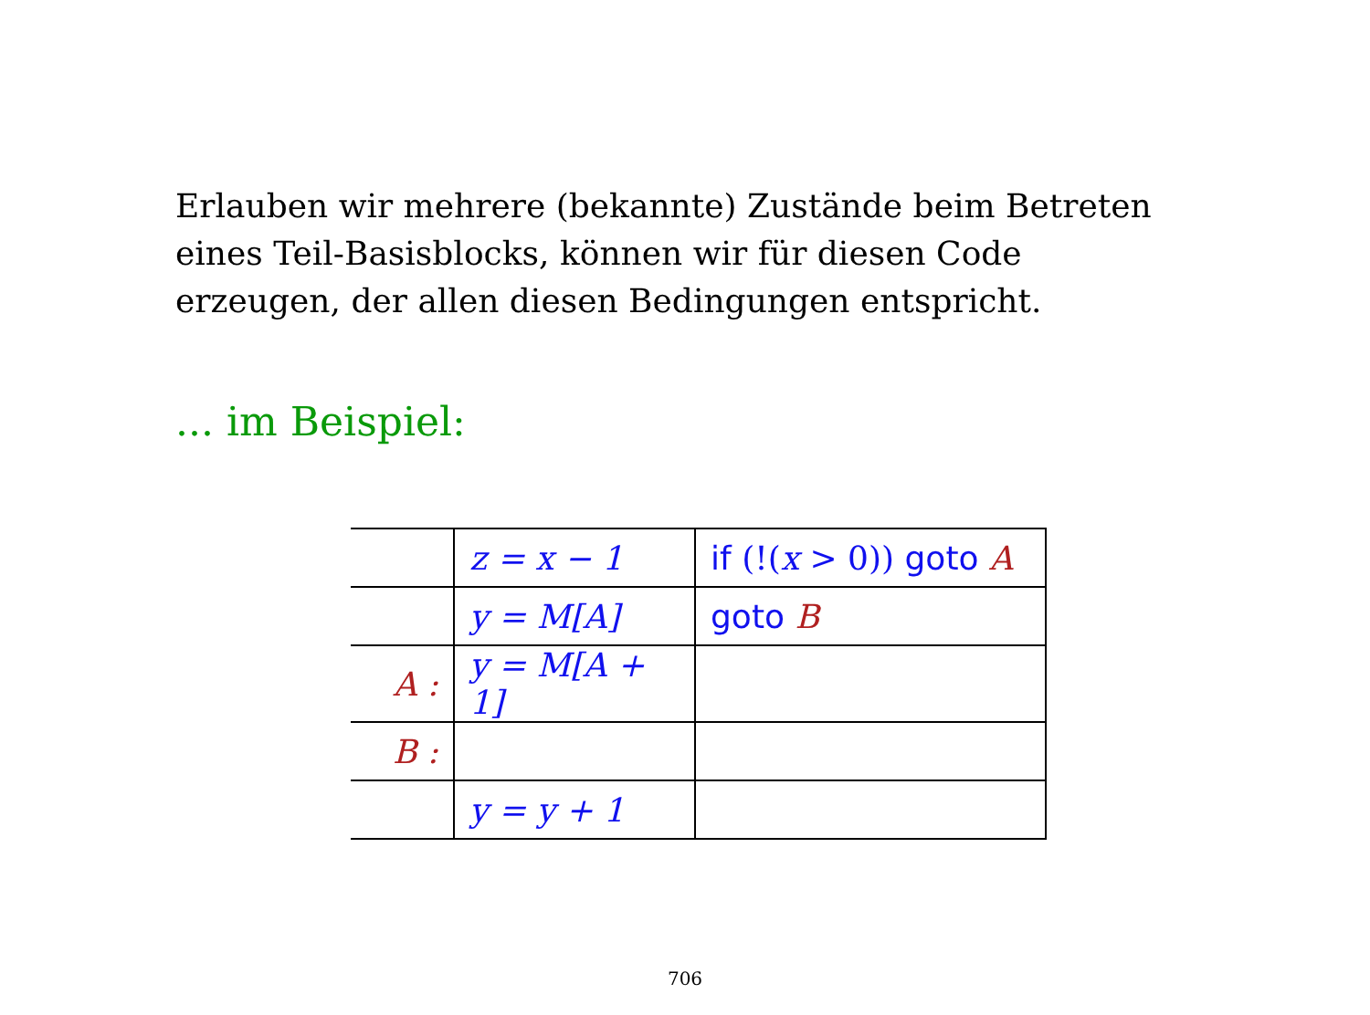Erlauben wir mehrere (bekannte) Zustände beim Betreten eines Teil-Basisblocks, können wir für diesen Code erzeugen, der allen diesen Bedingungen entspricht.
... im Beispiel:
| | z = x − 1 | if (!( x > 0)) goto A |
| | y = M[A] | goto B |
| A : | y = M[A + 1] | |
| B : | | |
| | y = y + 1 | |
706